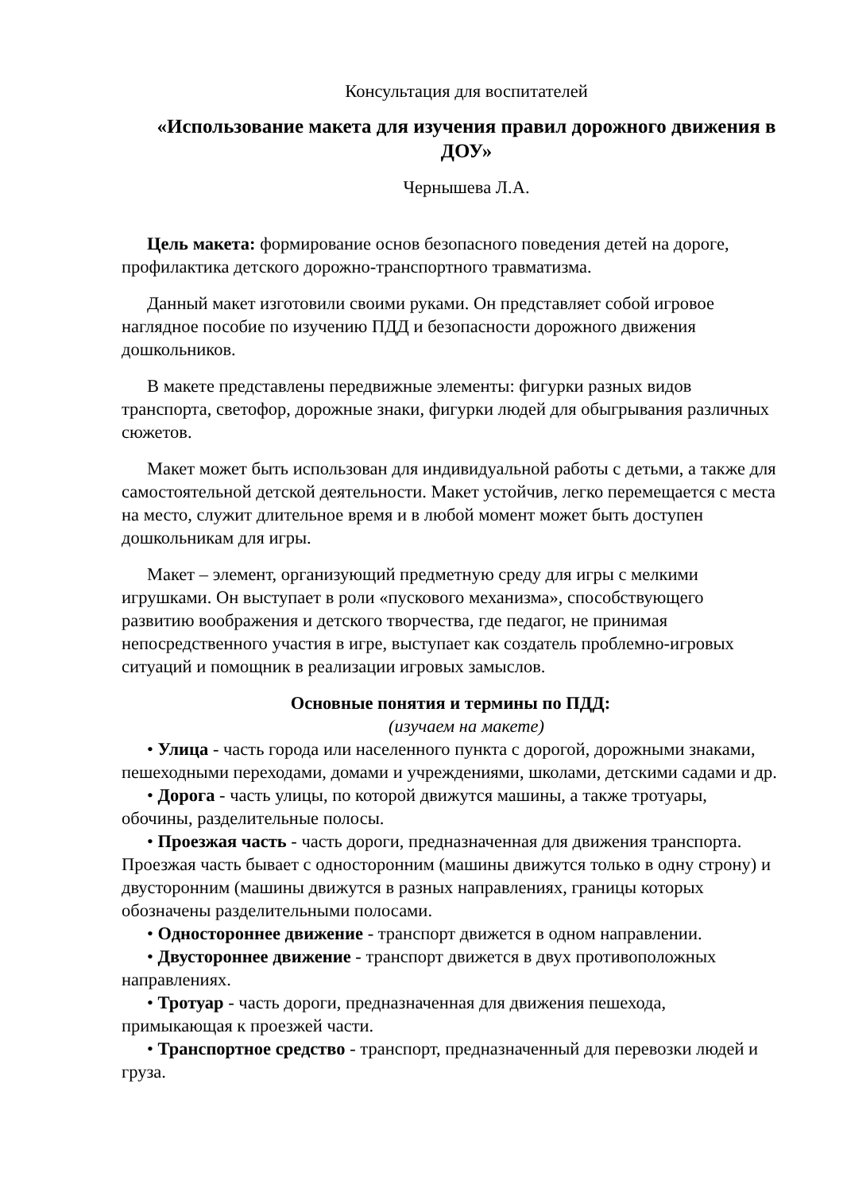Консультация для воспитателей
«Использование макета для изучения правил дорожного движения в ДОУ»
Чернышева Л.А.
Цель макета: формирование основ безопасного поведения детей на дороге, профилактика детского дорожно-транспортного травматизма.
Данный макет изготовили своими руками. Он представляет собой игровое наглядное пособие по изучению ПДД и безопасности дорожного движения дошкольников.
В макете представлены передвижные элементы: фигурки разных видов транспорта, светофор, дорожные знаки, фигурки людей для обыгрывания различных сюжетов.
Макет может быть использован для индивидуальной работы с детьми, а также для самостоятельной детской деятельности. Макет устойчив, легко перемещается с места на место, служит длительное время и в любой момент может быть доступен дошкольникам для игры.
Макет – элемент, организующий предметную среду для игры с мелкими игрушками. Он выступает в роли «пускового механизма», способствующего развитию воображения и детского творчества, где педагог, не принимая непосредственного участия в игре, выступает как создатель проблемно-игровых ситуаций и помощник в реализации игровых замыслов.
Основные понятия и термины по ПДД:
(изучаем на макете)
• Улица - часть города или населенного пункта с дорогой, дорожными знаками, пешеходными переходами, домами и учреждениями, школами, детскими садами и др.
• Дорога - часть улицы, по которой движутся машины, а также тротуары, обочины, разделительные полосы.
• Проезжая часть - часть дороги, предназначенная для движения транспорта. Проезжая часть бывает с односторонним (машины движутся только в одну строну) и двусторонним (машины движутся в разных направлениях, границы которых обозначены разделительными полосами.
• Одностороннее движение - транспорт движется в одном направлении.
• Двустороннее движение - транспорт движется в двух противоположных направлениях.
• Тротуар - часть дороги, предназначенная для движения пешехода, примыкающая к проезжей части.
• Транспортное средство - транспорт, предназначенный для перевозки людей и груза.